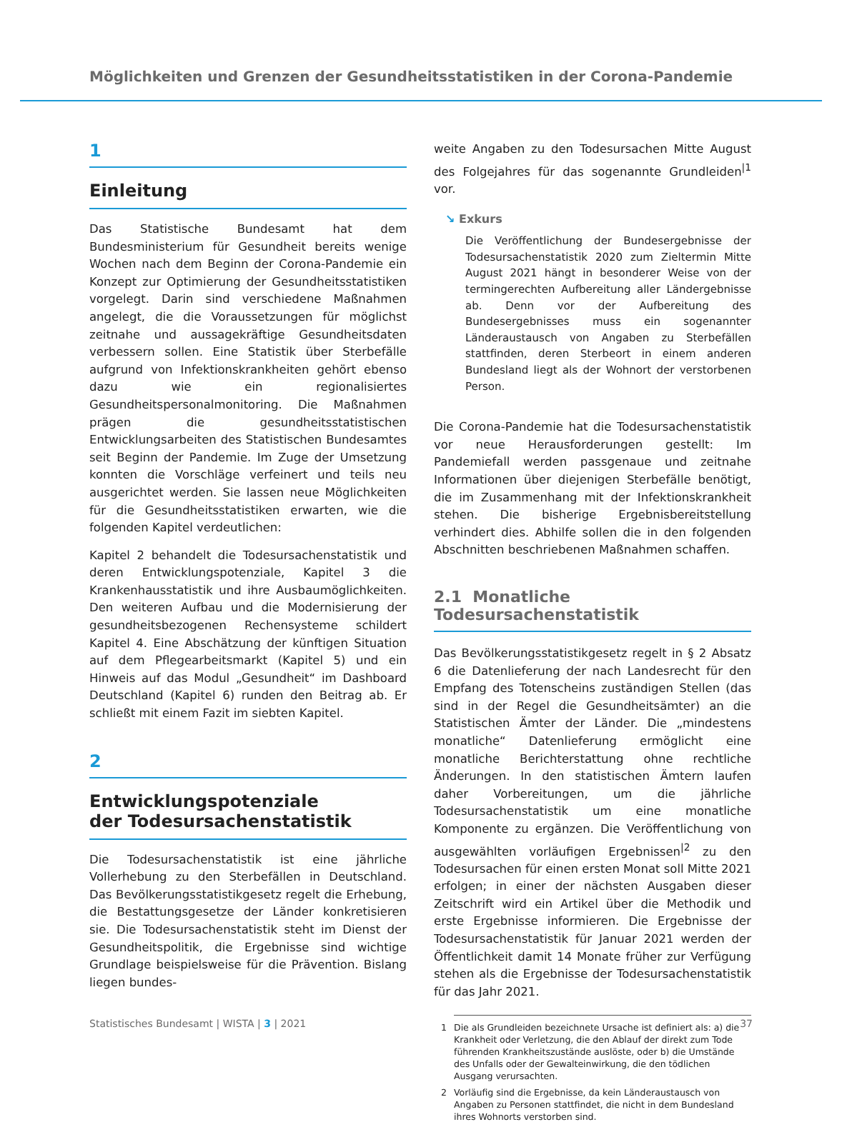Möglichkeiten und Grenzen der Gesundheitsstatistiken in der Corona-Pandemie
1
Einleitung
Das Statistische Bundesamt hat dem Bundesministerium für Gesundheit bereits wenige Wochen nach dem Beginn der Corona-Pandemie ein Konzept zur Optimierung der Gesundheitsstatistiken vorgelegt. Darin sind verschiedene Maßnahmen angelegt, die die Voraussetzungen für möglichst zeitnahe und aussagekräftige Gesundheitsdaten verbessern sollen. Eine Statistik über Sterbefälle aufgrund von Infektionskrankheiten gehört ebenso dazu wie ein regionalisiertes Gesundheitspersonalmonitoring. Die Maßnahmen prägen die gesundheitsstatistischen Entwicklungsarbeiten des Statistischen Bundesamtes seit Beginn der Pandemie. Im Zuge der Umsetzung konnten die Vorschläge verfeinert und teils neu ausgerichtet werden. Sie lassen neue Möglichkeiten für die Gesundheitsstatistiken erwarten, wie die folgenden Kapitel verdeutlichen:
Kapitel 2 behandelt die Todesursachenstatistik und deren Entwicklungspotenziale, Kapitel 3 die Krankenhausstatistik und ihre Ausbaumöglichkeiten. Den weiteren Aufbau und die Modernisierung der gesundheitsbezogenen Rechensysteme schildert Kapitel 4. Eine Abschätzung der künftigen Situation auf dem Pflegearbeitsmarkt (Kapitel 5) und ein Hinweis auf das Modul „Gesundheit“ im Dashboard Deutschland (Kapitel 6) runden den Beitrag ab. Er schließt mit einem Fazit im siebten Kapitel.
2
Entwicklungspotenziale
der Todesursachenstatistik
Die Todesursachenstatistik ist eine jährliche Vollerhebung zu den Sterbefällen in Deutschland. Das Bevölkerungsstatistikgesetz regelt die Erhebung, die Bestattungsgesetze der Länder konkretisieren sie. Die Todesursachenstatistik steht im Dienst der Gesundheitspolitik, die Ergebnisse sind wichtige Grundlage beispielsweise für die Prävention. Bislang liegen bundes-
weite Angaben zu den Todesursachen Mitte August des Folgejahres für das sogenannte Grundleiden<sup>|1</sup> vor.
↘ Exkurs
Die Veröffentlichung der Bundesergebnisse der Todesursachenstatistik 2020 zum Zieltermin Mitte August 2021 hängt in besonderer Weise von der termingerechten Aufbereitung aller Ländergebnisse ab. Denn vor der Aufbereitung des Bundesergebnisses muss ein sogenannter Länderaustausch von Angaben zu Sterbefällen stattfinden, deren Sterbeort in einem anderen Bundesland liegt als der Wohnort der verstorbenen Person.
Die Corona-Pandemie hat die Todesursachenstatistik vor neue Herausforderungen gestellt: Im Pandemiefall werden passgenaue und zeitnahe Informationen über diejenigen Sterbefälle benötigt, die im Zusammenhang mit der Infektionskrankheit stehen. Die bisherige Ergebnisbereitstellung verhindert dies. Abhilfe sollen die in den folgenden Abschnitten beschriebenen Maßnahmen schaffen.
2.1 Monatliche Todesursachenstatistik
Das Bevölkerungsstatistikgesetz regelt in § 2 Absatz 6 die Datenlieferung der nach Landesrecht für den Empfang des Totenscheins zuständigen Stellen (das sind in der Regel die Gesundheitsämter) an die Statistischen Ämter der Länder. Die „mindestens monatliche“ Datenlieferung ermöglicht eine monatliche Berichterstattung ohne rechtliche Änderungen. In den statistischen Ämtern laufen daher Vorbereitungen, um die jährliche Todesursachenstatistik um eine monatliche Komponente zu ergänzen. Die Veröffentlichung von ausgewählten vorläufigen Ergebnissen<sup>|2</sup> zu den Todesursachen für einen ersten Monat soll Mitte 2021 erfolgen; in einer der nächsten Ausgaben dieser Zeitschrift wird ein Artikel über die Methodik und erste Ergebnisse informieren. Die Ergebnisse der Todesursachenstatistik für Januar 2021 werden der Öffentlichkeit damit 14 Monate früher zur Verfügung stehen als die Ergebnisse der Todesursachenstatistik für das Jahr 2021.
1 Die als Grundleiden bezeichnete Ursache ist definiert als: a) die Krankheit oder Verletzung, die den Ablauf der direkt zum Tode führenden Krankheitszustände auslöste, oder b) die Umstände des Unfalls oder der Gewalteinwirkung, die den tödlichen Ausgang verursachten.
2 Vorläufig sind die Ergebnisse, da kein Länderaustausch von Angaben zu Personen stattfindet, die nicht in dem Bundesland ihres Wohnorts verstorben sind.
Statistisches Bundesamt | WISTA | 3 | 2021 37